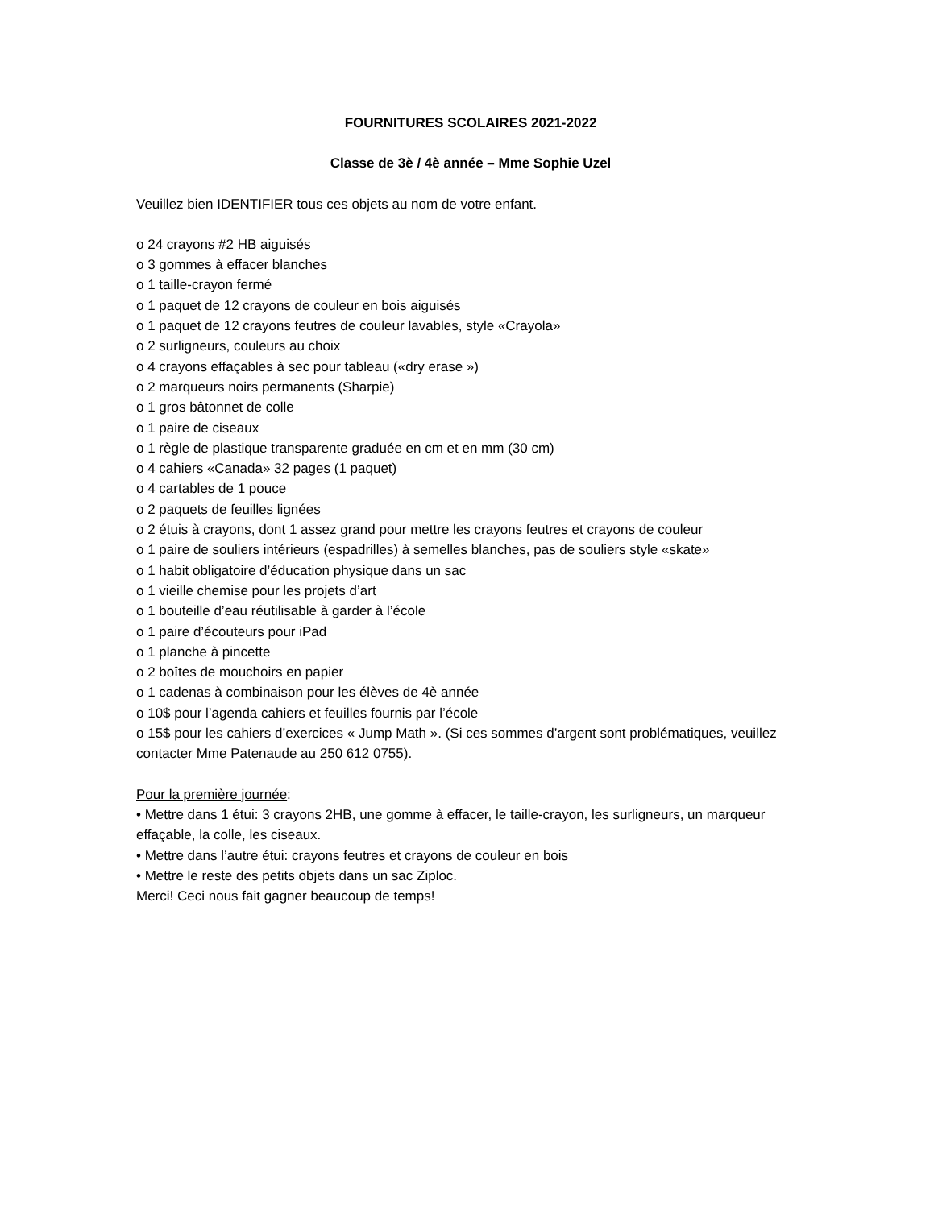FOURNITURES SCOLAIRES 2021-2022
Classe de 3è / 4è année – Mme Sophie Uzel
Veuillez bien IDENTIFIER tous ces objets au nom de votre enfant.
o 24 crayons #2 HB aiguisés
o 3 gommes à effacer blanches
o 1 taille-crayon fermé
o 1 paquet de 12 crayons de couleur en bois aiguisés
o 1 paquet de 12 crayons feutres de couleur lavables, style «Crayola»
o 2 surligneurs, couleurs au choix
o 4 crayons effaçables à sec pour tableau («dry erase »)
o 2 marqueurs noirs permanents (Sharpie)
o 1 gros bâtonnet de colle
o 1 paire de ciseaux
o 1 règle de plastique transparente graduée en cm et en mm (30 cm)
o 4 cahiers «Canada» 32 pages (1 paquet)
o 4 cartables de 1 pouce
o 2 paquets de feuilles lignées
o 2 étuis à crayons, dont 1 assez grand pour mettre les crayons feutres et crayons de couleur
o 1 paire de souliers intérieurs (espadrilles) à semelles blanches, pas de souliers style «skate»
o 1 habit obligatoire d’éducation physique dans un sac
o 1 vieille chemise pour les projets d’art
o 1 bouteille d’eau réutilisable à garder à l’école
o 1 paire d’écouteurs pour iPad
o 1 planche à pincette
o 2 boîtes de mouchoirs en papier
o 1 cadenas à combinaison pour les élèves de 4è année
o 10$ pour l’agenda cahiers et feuilles fournis par l’école
o 15$ pour les cahiers d’exercices « Jump Math ». (Si ces sommes d’argent sont problématiques, veuillez contacter Mme Patenaude au 250 612 0755).
Pour la première journée:
• Mettre dans 1 étui: 3 crayons 2HB, une gomme à effacer, le taille-crayon, les surligneurs, un marqueur effaçable, la colle, les ciseaux.
• Mettre dans l’autre étui: crayons feutres et crayons de couleur en bois
• Mettre le reste des petits objets dans un sac Ziploc.
Merci! Ceci nous fait gagner beaucoup de temps!